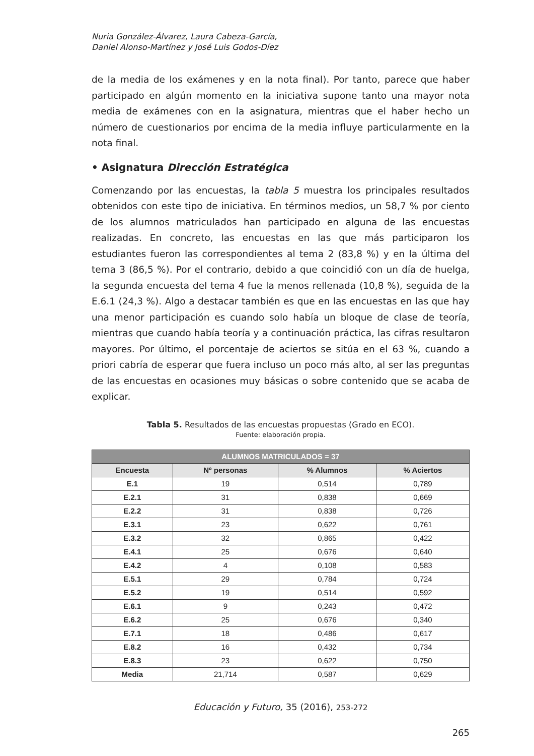Nuria González-Álvarez, Laura Cabeza-García,
Daniel Alonso-Martínez y José Luis Godos-Díez
de la media de los exámenes y en la nota final). Por tanto, parece que haber participado en algún momento en la iniciativa supone tanto una mayor nota media de exámenes con en la asignatura, mientras que el haber hecho un número de cuestionarios por encima de la media influye particularmente en la nota final.
• Asignatura Dirección Estratégica
Comenzando por las encuestas, la tabla 5 muestra los principales resultados obtenidos con este tipo de iniciativa. En términos medios, un 58,7 % por ciento de los alumnos matriculados han participado en alguna de las encuestas realizadas. En concreto, las encuestas en las que más participaron los estudiantes fueron las correspondientes al tema 2 (83,8 %) y en la última del tema 3 (86,5 %). Por el contrario, debido a que coincidió con un día de huelga, la segunda encuesta del tema 4 fue la menos rellenada (10,8 %), seguida de la E.6.1 (24,3 %). Algo a destacar también es que en las encuestas en las que hay una menor participación es cuando solo había un bloque de clase de teoría, mientras que cuando había teoría y a continuación práctica, las cifras resultaron mayores. Por último, el porcentaje de aciertos se sitúa en el 63 %, cuando a priori cabría de esperar que fuera incluso un poco más alto, al ser las preguntas de las encuestas en ocasiones muy básicas o sobre contenido que se acaba de explicar.
Tabla 5. Resultados de las encuestas propuestas (Grado en ECO).
Fuente: elaboración propia.
| ALUMNOS MATRICULADOS = 37 | | | |
| --- | --- | --- | --- |
| Encuesta | Nº personas | % Alumnos | % Aciertos |
| E.1 | 19 | 0,514 | 0,789 |
| E.2.1 | 31 | 0,838 | 0,669 |
| E.2.2 | 31 | 0,838 | 0,726 |
| E.3.1 | 23 | 0,622 | 0,761 |
| E.3.2 | 32 | 0,865 | 0,422 |
| E.4.1 | 25 | 0,676 | 0,640 |
| E.4.2 | 4 | 0,108 | 0,583 |
| E.5.1 | 29 | 0,784 | 0,724 |
| E.5.2 | 19 | 0,514 | 0,592 |
| E.6.1 | 9 | 0,243 | 0,472 |
| E.6.2 | 25 | 0,676 | 0,340 |
| E.7.1 | 18 | 0,486 | 0,617 |
| E.8.2 | 16 | 0,432 | 0,734 |
| E.8.3 | 23 | 0,622 | 0,750 |
| Media | 21,714 | 0,587 | 0,629 |
Educación y Futuro, 35 (2016), 253-272
265